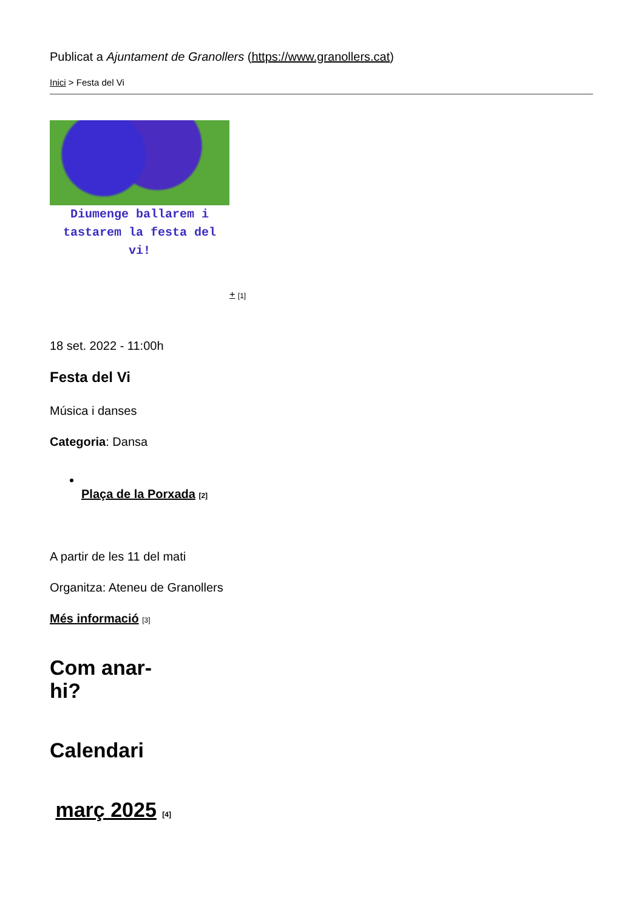Publicat a Ajuntament de Granollers (https://www.granollers.cat)
Inici > Festa del Vi
Diumenge ballarem i tastarem la festa del vi!
+ [1]
18 set. 2022 - 11:00h
Festa del Vi
Música i danses
Categoria: Dansa
Plaça de la Porxada [2]
A partir de les 11 del mati
Organitza: Ateneu de Granollers
Més informació [3]
Com anar-
hi?
Calendari
març 2025 [4]